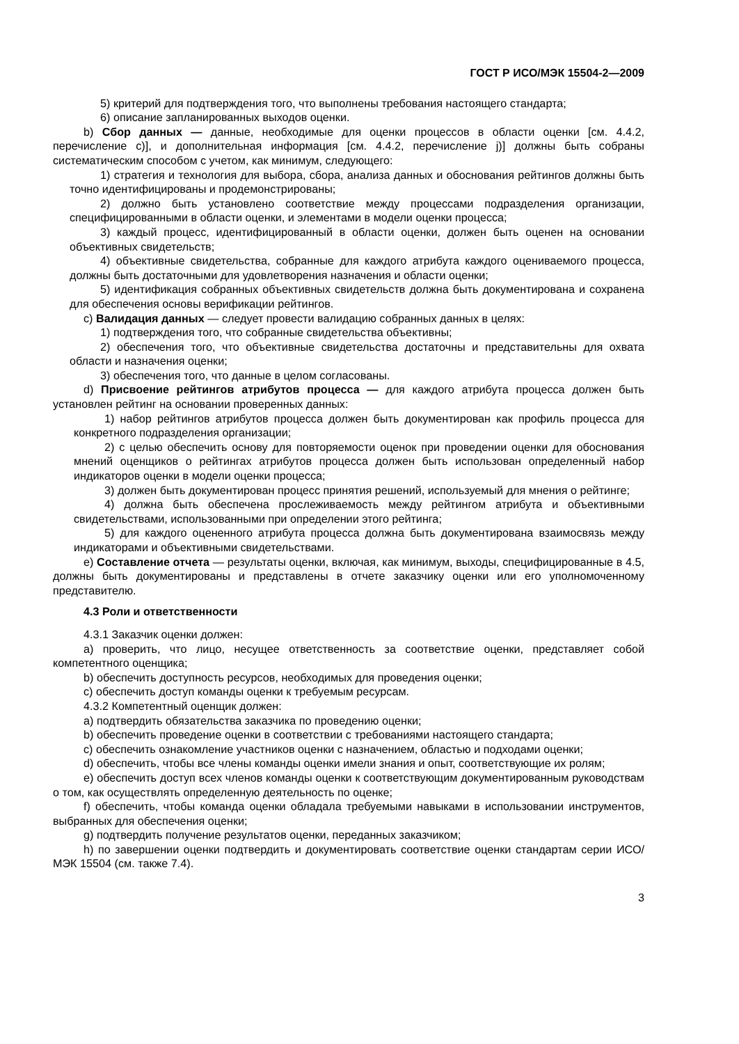ГОСТ Р ИСО/МЭК 15504-2—2009
5) критерий для подтверждения того, что выполнены требования настоящего стандарта;
6) описание запланированных выходов оценки.
b) Сбор данных — данные, необходимые для оценки процессов в области оценки [см. 4.4.2, перечисление с)], и дополнительная информация [см. 4.4.2, перечисление j)] должны быть собраны систематическим способом с учетом, как минимум, следующего:
1) стратегия и технология для выбора, сбора, анализа данных и обоснования рейтингов должны быть точно идентифицированы и продемонстрированы;
2) должно быть установлено соответствие между процессами подразделения организации, специфицированными в области оценки, и элементами в модели оценки процесса;
3) каждый процесс, идентифицированный в области оценки, должен быть оценен на основании объективных свидетельств;
4) объективные свидетельства, собранные для каждого атрибута каждого оцениваемого процесса, должны быть достаточными для удовлетворения назначения и области оценки;
5) идентификация собранных объективных свидетельств должна быть документирована и сохранена для обеспечения основы верификации рейтингов.
c) Валидация данных — следует провести валидацию собранных данных в целях:
1) подтверждения того, что собранные свидетельства объективны;
2) обеспечения того, что объективные свидетельства достаточны и представительны для охвата области и назначения оценки;
3) обеспечения того, что данные в целом согласованы.
d) Присвоение рейтингов атрибутов процесса — для каждого атрибута процесса должен быть установлен рейтинг на основании проверенных данных:
1) набор рейтингов атрибутов процесса должен быть документирован как профиль процесса для конкретного подразделения организации;
2) с целью обеспечить основу для повторяемости оценок при проведении оценки для обоснования мнений оценщиков о рейтингах атрибутов процесса должен быть использован определенный набор индикаторов оценки в модели оценки процесса;
3) должен быть документирован процесс принятия решений, используемый для мнения о рейтинге;
4) должна быть обеспечена прослеживаемость между рейтингом атрибута и объективными свидетельствами, использованными при определении этого рейтинга;
5) для каждого оцененного атрибута процесса должна быть документирована взаимосвязь между индикаторами и объективными свидетельствами.
e) Составление отчета — результаты оценки, включая, как минимум, выходы, специфицированные в 4.5, должны быть документированы и представлены в отчете заказчику оценки или его уполномоченному представителю.
4.3 Роли и ответственности
4.3.1 Заказчик оценки должен:
a) проверить, что лицо, несущее ответственность за соответствие оценки, представляет собой компетентного оценщика;
b) обеспечить доступность ресурсов, необходимых для проведения оценки;
c) обеспечить доступ команды оценки к требуемым ресурсам.
4.3.2 Компетентный оценщик должен:
a) подтвердить обязательства заказчика по проведению оценки;
b) обеспечить проведение оценки в соответствии с требованиями настоящего стандарта;
c) обеспечить ознакомление участников оценки с назначением, областью и подходами оценки;
d) обеспечить, чтобы все члены команды оценки имели знания и опыт, соответствующие их ролям;
e) обеспечить доступ всех членов команды оценки к соответствующим документированным руководствам о том, как осуществлять определенную деятельность по оценке;
f) обеспечить, чтобы команда оценки обладала требуемыми навыками в использовании инструментов, выбранных для обеспечения оценки;
g) подтвердить получение результатов оценки, переданных заказчиком;
h) по завершении оценки подтвердить и документировать соответствие оценки стандартам серии ИСО/МЭК 15504 (см. также 7.4).
3